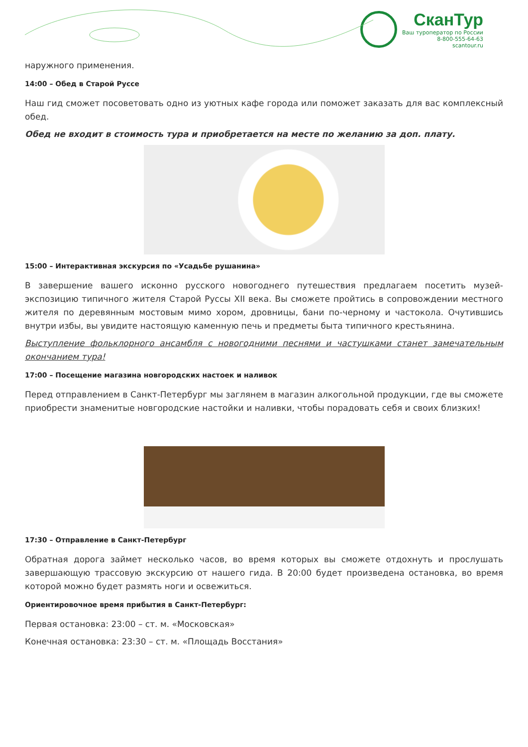СканТур
Ваш туроператор по России
8-800-555-64-63
scantour.ru
наружного применения.
14:00 – Обед в Старой Руссе
Наш гид сможет посоветовать одно из уютных кафе города или поможет заказать для вас комплексный обед.
Обед не входит в стоимость тура и приобретается на месте по желанию за доп. плату.
15:00 – Интерактивная экскурсия по «Усадьбе рушанина»
В завершение вашего исконно русского новогоднего путешествия предлагаем посетить музей-экспозицию типичного жителя Старой Руссы XII века. Вы сможете пройтись в сопровождении местного жителя по деревянным мостовым мимо хором, дровницы, бани по-черному и частокола. Очутившись внутри избы, вы увидите настоящую каменную печь и предметы быта типичного крестьянина.
Выступление фольклорного ансамбля с новогодними песнями и частушками станет замечательным окончанием тура!
17:00 – Посещение магазина новгородских настоек и наливок
Перед отправлением в Санкт-Петербург мы заглянем в магазин алкогольной продукции, где вы сможете приобрести знаменитые новгородские настойки и наливки, чтобы порадовать себя и своих близких!
17:30 – Отправление в Санкт-Петербург
Обратная дорога займет несколько часов, во время которых вы сможете отдохнуть и прослушать завершающую трассовую экскурсию от нашего гида. В 20:00 будет произведена остановка, во время которой можно будет размять ноги и освежиться.
Ориентировочное время прибытия в Санкт-Петербург:
Первая остановка: 23:00 – ст. м. «Московская»
Конечная остановка: 23:30 – ст. м. «Площадь Восстания»